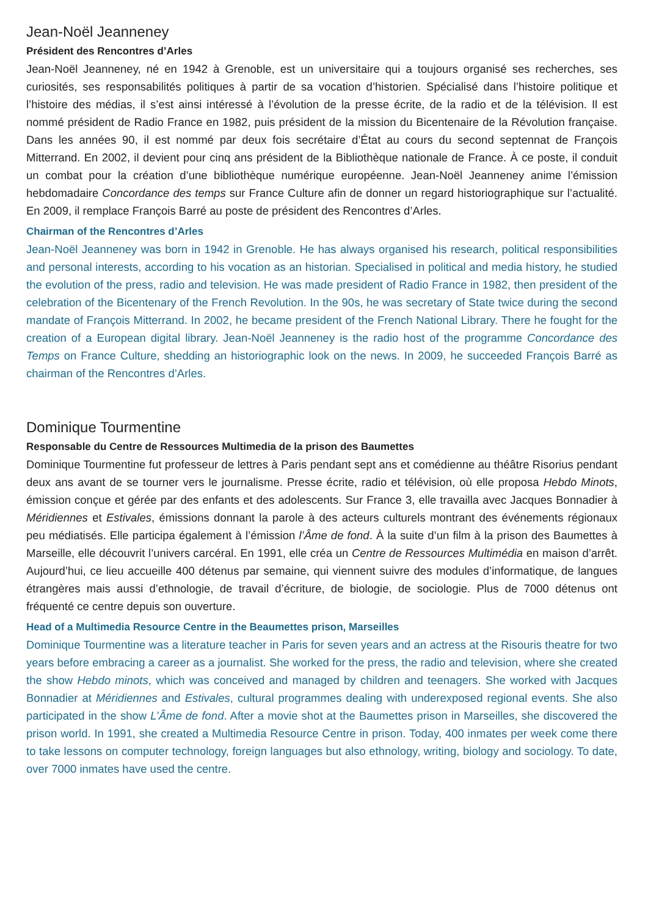Jean-Noël Jeanneney
Président des Rencontres d’Arles
Jean-Noël Jeanneney, né en 1942 à Grenoble, est un universitaire qui a toujours organisé ses recherches, ses curiosités, ses responsabilités politiques à partir de sa vocation d’historien. Spécialisé dans l’histoire politique et l’histoire des médias, il s’est ainsi intéressé à l’évolution de la presse écrite, de la radio et de la télévision. Il est nommé président de Radio France en 1982, puis président de la mission du Bicentenaire de la Révolution française. Dans les années 90, il est nommé par deux fois secrétaire d’État au cours du second septennat de François Mitterrand. En 2002, il devient pour cinq ans président de la Bibliothèque nationale de France. À ce poste, il conduit un combat pour la création d’une bibliothèque numérique européenne. Jean-Noël Jeanneney anime l’émission hebdomadaire Concordance des temps sur France Culture afin de donner un regard historiographique sur l’actualité. En 2009, il remplace François Barré au poste de président des Rencontres d’Arles.
Chairman of the Rencontres d’Arles
Jean-Noël Jeanneney was born in 1942 in Grenoble. He has always organised his research, political responsibilities and personal interests, according to his vocation as an historian. Specialised in political and media history, he studied the evolution of the press, radio and television. He was made president of Radio France in 1982, then president of the celebration of the Bicentenary of the French Revolution. In the 90s, he was secretary of State twice during the second mandate of François Mitterrand. In 2002, he became president of the French National Library. There he fought for the creation of a European digital library. Jean-Noël Jeanneney is the radio host of the programme Concordance des Temps on France Culture, shedding an historiographic look on the news. In 2009, he succeeded François Barré as chairman of the Rencontres d’Arles.
Dominique Tourmentine
Responsable du Centre de Ressources Multimedia de la prison des Baumettes
Dominique Tourmentine fut professeur de lettres à Paris pendant sept ans et comédienne au théâtre Risorius pendant deux ans avant de se tourner vers le journalisme. Presse écrite, radio et télévision, où elle proposa Hebdo Minots, émission conçue et gérée par des enfants et des adolescents. Sur France 3, elle travailla avec Jacques Bonnadier à Méridiennes et Estivales, émissions donnant la parole à des acteurs culturels montrant des événements régionaux peu médiatisés. Elle participa également à l’émission l’Âme de fond. À la suite d’un film à la prison des Baumettes à Marseille, elle découvrit l’univers carcéral. En 1991, elle créa un Centre de Ressources Multimédia en maison d’arrêt. Aujourd’hui, ce lieu accueille 400 détenus par semaine, qui viennent suivre des modules d’informatique, de langues étrangères mais aussi d’ethnologie, de travail d’écriture, de biologie, de sociologie. Plus de 7000 détenus ont fréquenté ce centre depuis son ouverture.
Head of a Multimedia Resource Centre in the Beaumettes prison, Marseilles
Dominique Tourmentine was a literature teacher in Paris for seven years and an actress at the Risouris theatre for two years before embracing a career as a journalist. She worked for the press, the radio and television, where she created the show Hebdo minots, which was conceived and managed by children and teenagers. She worked with Jacques Bonnadier at Méridiennes and Estivales, cultural programmes dealing with underexposed regional events. She also participated in the show L’Âme de fond. After a movie shot at the Baumettes prison in Marseilles, she discovered the prison world. In 1991, she created a Multimedia Resource Centre in prison. Today, 400 inmates per week come there to take lessons on computer technology, foreign languages but also ethnology, writing, biology and sociology. To date, over 7000 inmates have used the centre.